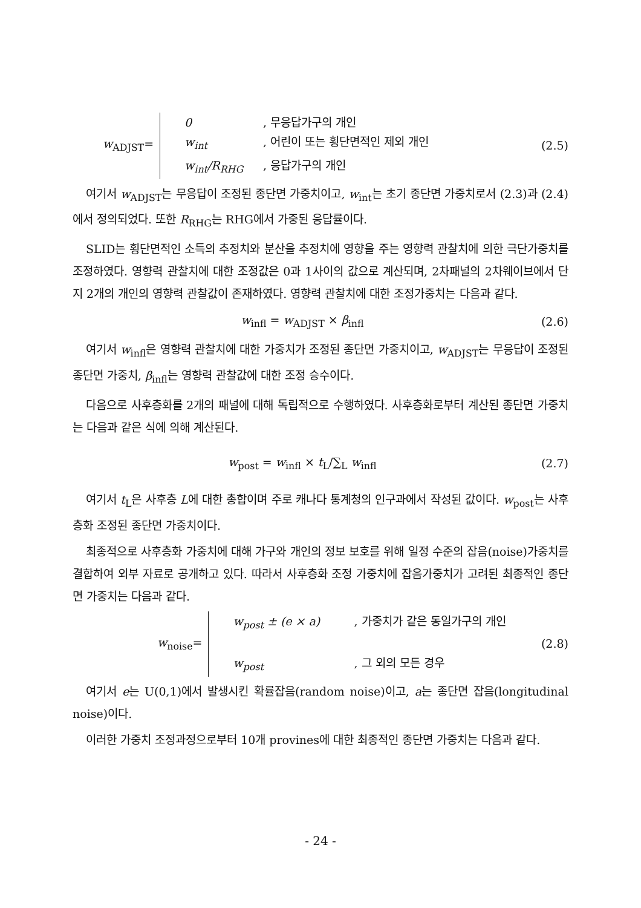w<sub>ADJST</sub>=
0, 무응답가구의 개인
w<sub>int</sub>, 어린이 또는 횡단면적인 제외 개인
w<sub>int</sub>/R<sub>RHG</sub>, 응답가구의 개인
(2.5)
여기서 w<sub>ADJST</sub>는 무응답이 조정된 종단면 가중치이고, w<sub>int</sub>는 초기 종단면 가중치로서 (2.3)과 (2.4)에서 정의되었다. 또한 R<sub>RHG</sub>는 RHG에서 가중된 응답률이다.
SLID는 횡단면적인 소득의 추정치와 분산을 추정치에 영향을 주는 영향력 관찰치에 의한 극단가중치를 조정하였다. 영향력 관찰치에 대한 조정값은 0과 1사이의 값으로 계산되며, 2차패널의 2차웨이브에서 단지 2개의 개인의 영향력 관찰값이 존재하였다. 영향력 관찰치에 대한 조정가중치는 다음과 같다.
w<sub>infl</sub> = w<sub>ADJST</sub> × β<sub>infl</sub> (2.6)
여기서 w<sub>infl</sub>은 영향력 관찰치에 대한 가중치가 조정된 종단면 가중치이고, w<sub>ADJST</sub>는 무응답이 조정된 종단면 가중치, β<sub>infl</sub>는 영향력 관찰값에 대한 조정 승수이다.
다음으로 사후층화를 2개의 패널에 대해 독립적으로 수행하였다. 사후층화로부터 계산된 종단면 가중치는 다음과 같은 식에 의해 계산된다.
w<sub>post</sub> = w<sub>infl</sub> × t<sub>L</sub>/∑<sub>L</sub> w<sub>infl</sub> (2.7)
여기서 t<sub>L</sub>은 사후층 L에 대한 총합이며 주로 캐나다 통계청의 인구과에서 작성된 값이다. w<sub>post</sub>는 사후층화 조정된 종단면 가중치이다.
최종적으로 사후층화 가중치에 대해 가구와 개인의 정보 보호를 위해 일정 수준의 잡음(noise)가중치를 결합하여 외부 자료로 공개하고 있다. 따라서 사후층화 조정 가중치에 잡음가중치가 고려된 최종적인 종단면 가중치는 다음과 같다.
w<sub>noise</sub>=
w<sub>post</sub> ± (e × a), 가중치가 같은 동일가구의 개인
w<sub>post</sub>, 그 외의 모든 경우
(2.8)
여기서 e는 U(0,1)에서 발생시킨 확률잡음(random noise)이고, a는 종단면 잡음(longitudinal noise)이다.
이러한 가중치 조정과정으로부터 10개 provines에 대한 최종적인 종단면 가중치는 다음과 같다.
- 24 -